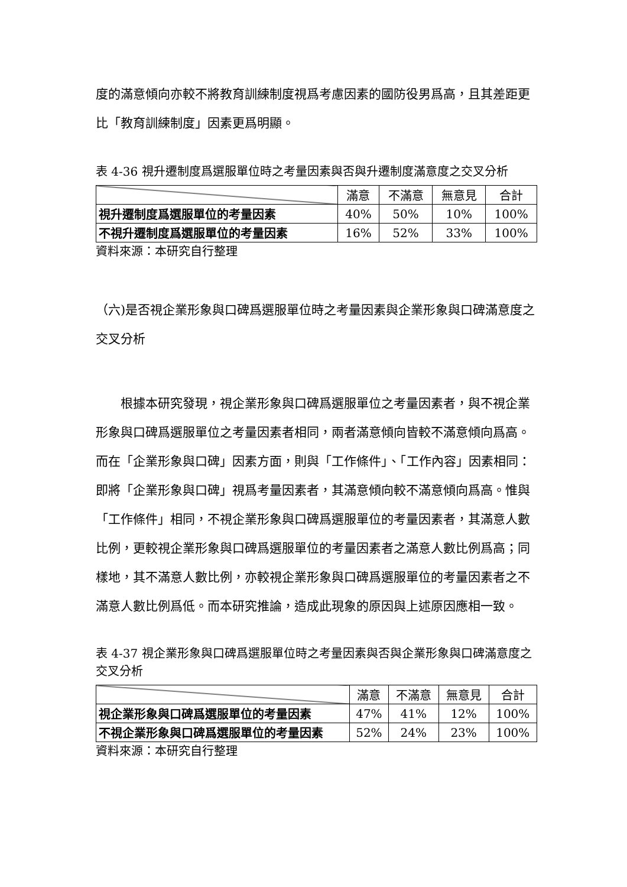度的滿意傾向亦較不將教育訓練制度視爲考慮因素的國防役男爲高，且其差距更比「教育訓練制度」因素更爲明顯。
表 4-36 視升遷制度爲選服單位時之考量因素與否與升遷制度滿意度之交叉分析
| | 滿意 | 不滿意 | 無意見 | 合計 |
| --- | --- | --- | --- | --- |
| 視升遷制度爲選服單位的考量因素 | 40% | 50% | 10% | 100% |
| 不視升遷制度爲選服單位的考量因素 | 16% | 52% | 33% | 100% |
資料來源：本研究自行整理
（六)是否視企業形象與口碑爲選服單位時之考量因素與企業形象與口碑滿意度之交叉分析
根據本研究發現，視企業形象與口碑爲選服單位之考量因素者，與不視企業形象與口碑爲選服單位之考量因素者相同，兩者滿意傾向皆較不滿意傾向爲高。而在「企業形象與口碑」因素方面，則與「工作條件」、「工作內容」因素相同：即將「企業形象與口碑」視爲考量因素者，其滿意傾向較不滿意傾向爲高。惟與「工作條件」相同，不視企業形象與口碑爲選服單位的考量因素者，其滿意人數比例，更較視企業形象與口碑爲選服單位的考量因素者之滿意人數比例爲高；同樣地，其不滿意人數比例，亦較視企業形象與口碑爲選服單位的考量因素者之不滿意人數比例爲低。而本研究推論，造成此現象的原因與上述原因應相一致。
表 4-37 視企業形象與口碑爲選服單位時之考量因素與否與企業形象與口碑滿意度之交叉分析
| | 滿意 | 不滿意 | 無意見 | 合計 |
| --- | --- | --- | --- | --- |
| 視企業形象與口碑爲選服單位的考量因素 | 47% | 41% | 12% | 100% |
| 不視企業形象與口碑爲選服單位的考量因素 | 52% | 24% | 23% | 100% |
資料來源：本研究自行整理